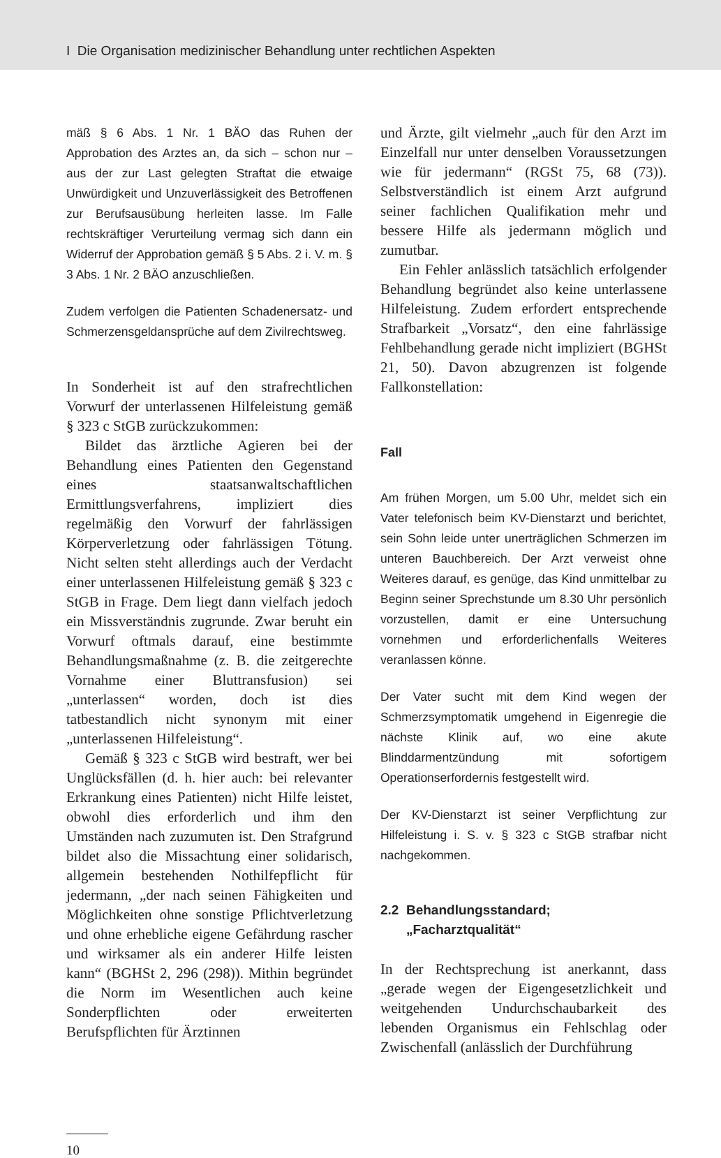I Die Organisation medizinischer Behandlung unter rechtlichen Aspekten
mäß § 6 Abs. 1 Nr. 1 BÄO das Ruhen der Approbation des Arztes an, da sich – schon nur – aus der zur Last gelegten Straftat die etwaige Unwürdigkeit und Unzuverlässigkeit des Betroffenen zur Berufsausübung herleiten lasse. Im Falle rechtskräftiger Verurteilung vermag sich dann ein Widerruf der Approbation gemäß § 5 Abs. 2 i. V. m. § 3 Abs. 1 Nr. 2 BÄO anzuschließen.
Zudem verfolgen die Patienten Schadenersatz- und Schmerzensgeldansprüche auf dem Zivilrechtsweg.
In Sonderheit ist auf den strafrechtlichen Vorwurf der unterlassenen Hilfeleistung gemäß § 323 c StGB zurückzukommen:
Bildet das ärztliche Agieren bei der Behandlung eines Patienten den Gegenstand eines staatsanwaltschaftlichen Ermittlungsverfahrens, impliziert dies regelmäßig den Vorwurf der fahrlässigen Körperverletzung oder fahrlässigen Tötung. Nicht selten steht allerdings auch der Verdacht einer unterlassenen Hilfeleistung gemäß § 323 c StGB in Frage. Dem liegt dann vielfach jedoch ein Missverständnis zugrunde. Zwar beruht ein Vorwurf oftmals darauf, eine bestimmte Behandlungsmaßnahme (z. B. die zeitgerechte Vornahme einer Bluttransfusion) sei „unterlassen“ worden, doch ist dies tatbestandlich nicht synonym mit einer „unterlassenen Hilfeleistung“.
Gemäß § 323 c StGB wird bestraft, wer bei Unglücksfällen (d. h. hier auch: bei relevanter Erkrankung eines Patienten) nicht Hilfe leistet, obwohl dies erforderlich und ihm den Umständen nach zuzumuten ist. Den Strafgrund bildet also die Missachtung einer solidarisch, allgemein bestehenden Nothilfepflicht für jedermann, „der nach seinen Fähigkeiten und Möglichkeiten ohne sonstige Pflichtverletzung und ohne erhebliche eigene Gefährdung rascher und wirksamer als ein anderer Hilfe leisten kann“ (BGHSt 2, 296 (298)). Mithin begründet die Norm im Wesentlichen auch keine Sonderpflichten oder erweiterten Berufspflichten für Ärztinnen
und Ärzte, gilt vielmehr „auch für den Arzt im Einzelfall nur unter denselben Voraussetzungen wie für jedermann“ (RGSt 75, 68 (73)). Selbstverständlich ist einem Arzt aufgrund seiner fachlichen Qualifikation mehr und bessere Hilfe als jedermann möglich und zumutbar.
Ein Fehler anlässlich tatsächlich erfolgender Behandlung begründet also keine unterlassene Hilfeleistung. Zudem erfordert entsprechende Strafbarkeit „Vorsatz“, den eine fahrlässige Fehlbehandlung gerade nicht impliziert (BGHSt 21, 50). Davon abzugrenzen ist folgende Fallkonstellation:
Fall
Am frühen Morgen, um 5.00 Uhr, meldet sich ein Vater telefonisch beim KV-Dienstarzt und berichtet, sein Sohn leide unter unerträglichen Schmerzen im unteren Bauchbereich. Der Arzt verweist ohne Weiteres darauf, es genüge, das Kind unmittelbar zu Beginn seiner Sprechstunde um 8.30 Uhr persönlich vorzustellen, damit er eine Untersuchung vornehmen und erforderlichenfalls Weiteres veranlassen könne.
Der Vater sucht mit dem Kind wegen der Schmerzsymptomatik umgehend in Eigenregie die nächste Klinik auf, wo eine akute Blinddarmentzündung mit sofortigem Operationserfordernis festgestellt wird.
Der KV-Dienstarzt ist seiner Verpflichtung zur Hilfeleistung i. S. v. § 323 c StGB strafbar nicht nachgekommen.
2.2 Behandlungsstandard;
„Facharztqualität“
In der Rechtsprechung ist anerkannt, dass „gerade wegen der Eigengesetzlichkeit und weitgehenden Undurchschaubarkeit des lebenden Organismus ein Fehlschlag oder Zwischenfall (anlässlich der Durchführung
10